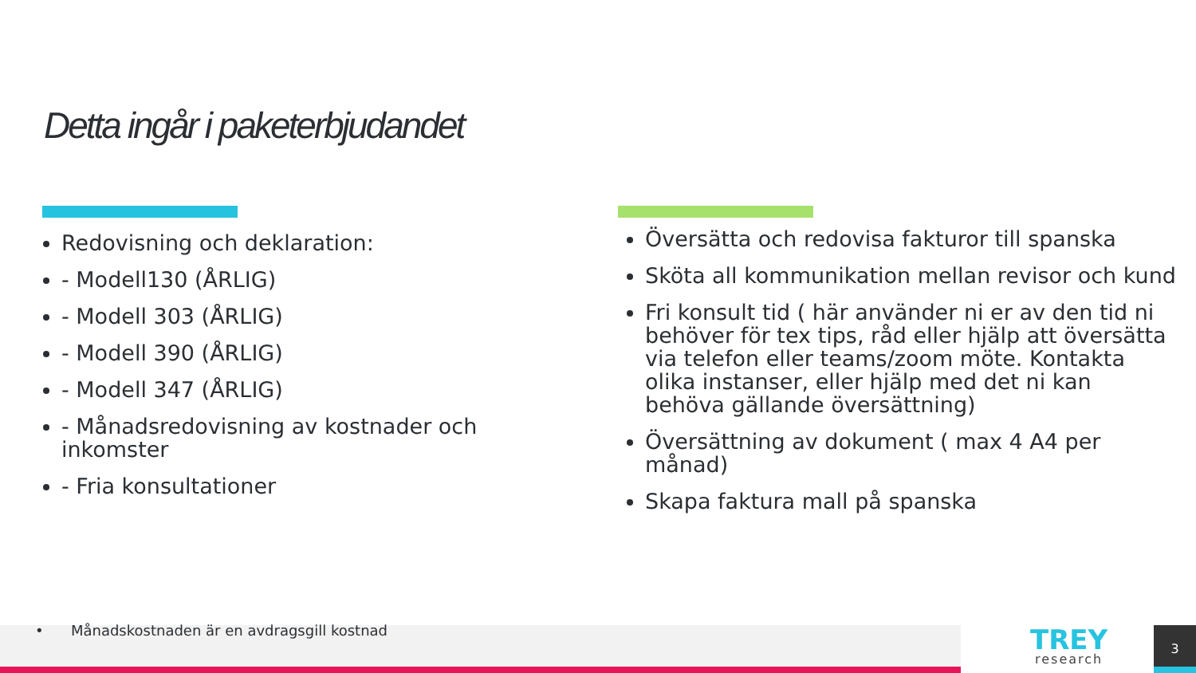Detta ingår i paketerbjudandet
Redovisning och deklaration:
- Modell130 (ÅRLIG)
- Modell 303 (ÅRLIG)
- Modell 390 (ÅRLIG)
- Modell 347 (ÅRLIG)
- Månadsredovisning av kostnader och inkomster
- Fria konsultationer
Översätta och redovisa fakturor till spanska
Sköta all kommunikation mellan revisor och kund
Fri konsult tid ( här använder ni er av den tid ni behöver för tex tips, råd eller hjälp att översätta via telefon eller teams/zoom möte. Kontakta olika instanser, eller hjälp med det ni kan behöva gällande översättning)
Översättning av dokument ( max 4 A4 per månad)
Skapa faktura mall på spanska
• Månadskostnaden är en avdragsgill kostnad
TREY
research
3